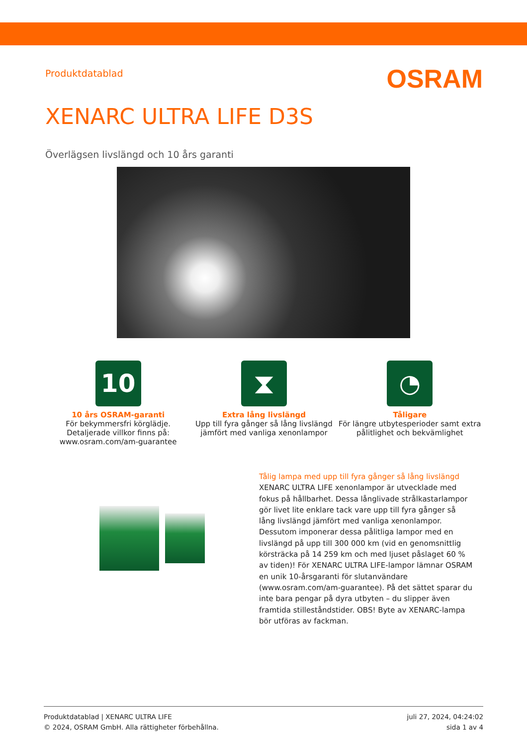Produktdatablad
OSRAM
XENARC ULTRA LIFE D3S
Överlägsen livslängd och 10 års garanti
10
10 års OSRAM-garanti
För bekymmersfri körglädje. Detaljerade villkor finns på: www.osram.com/am-guarantee
⧗
Extra lång livslängd
Upp till fyra gånger så lång livslängd jämfört med vanliga xenonlampor
◔
Tåligare
För längre utbytesperioder samt extra pålitlighet och bekvämlighet
Tålig lampa med upp till fyra gånger så lång livslängd
XENARC ULTRA LIFE xenonlampor är utvecklade med fokus på hållbarhet. Dessa långlivade strålkastarlampor gör livet lite enklare tack vare upp till fyra gånger så lång livslängd jämfört med vanliga xenonlampor. Dessutom imponerar dessa pålitliga lampor med en livslängd på upp till 300 000 km (vid en genomsnittlig körsträcka på 14 259 km och med ljuset påslaget 60 % av tiden)! För XENARC ULTRA LIFE-lampor lämnar OSRAM en unik 10-årsgaranti för slutanvändare (www.osram.com/am-guarantee). På det sättet sparar du inte bara pengar på dyra utbyten – du slipper även framtida stilleståndstider. OBS! Byte av XENARC-lampa bör utföras av fackman.
Produktdatablad | XENARC ULTRA LIFE
© 2024, OSRAM GmbH. Alla rättigheter förbehållna.
juli 27, 2024, 04:24:02
sida 1 av 4